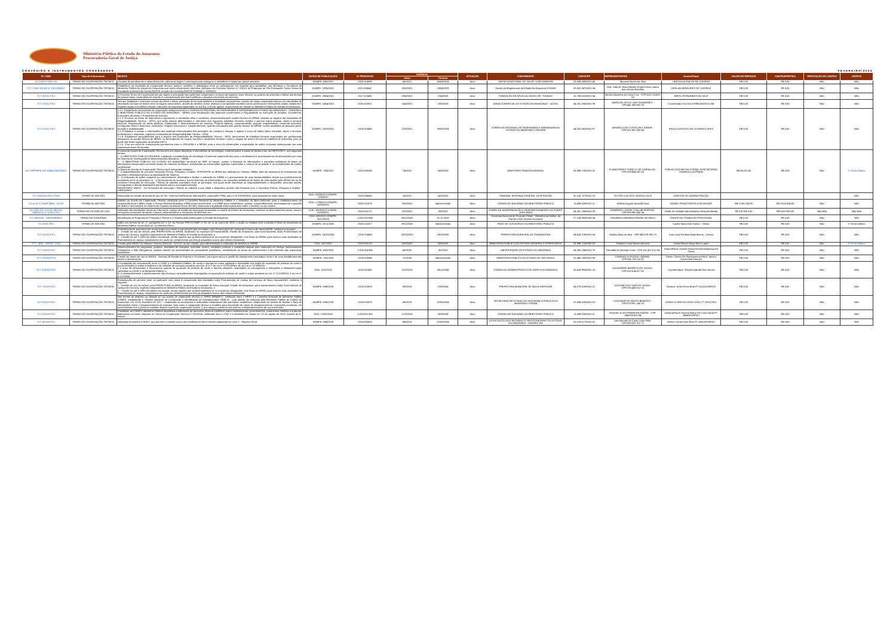Ministério Público do Estado do Amazonas
Procuradoria-Geral de Justiça
CONVÊNIOS E INSTRUMENTOS CONGÊNERES FEVEREIRO/2023
| Nº / ANO | Tipo de Instrumento | OBJETO | DATAS DE PUBLICAÇÃO | Nº PROCESSO | VIGÊNCIA | | SITUAÇÃO | CONVENENTE | CNPJ/CPF | REPRESENTANTES | Gestor/Fiscal | VALOR DO REPASSE | CONTRAPARTIDA | PRESTAÇÃO DE CONTAS | ADITIVO |
| --- | --- | --- | --- | --- | --- | --- | --- | --- | --- | --- | --- | --- | --- | --- | --- |
| | | | | | Início | Término | | | | | | | | | |
| ACT ANSS-MPE-AM | TERMO DE COOPERAÇÃO TÉCNICA | Garantia de atendimento e observância das coberturas legais e contratuais para assegurar a assistência à saúde por planos privados. | DOMPE: 4/05/2021 | 2020.014089 | 4/5/2021 | 26/04/2024 | Ativo | AGENCIA NACIONAL DE SAUDE SUPLEMENTAR | 03.589.068/0001-46 | Mauricio Nunes da Silva | LINCOLN ALENCAR DE QUEIROZ | R$ 0,00 | R$ 0,00 | Não | Não |
| TCT TJAM SOLAR Nº 2021/006557 | TERMO DE COOPERAÇÃO TÉCNICA | Estabelecer as condições de cooperação técnica, jurídica, científica e pedagógica entre as participantes, em especial para possibilitar aos Membros e Servidores do Ministério Público do estado do Amazonas que assim demonstrem interesse, participar do Processo Seletivo n.º 2021/1 do Programa de Pós-Graduação Stricto Sensu da Faculdade Autônoma de Direito FADISP, oriundo do Convênio FADISP-ESMAM n.º 009/2021. | DOMPE: 20/05/2021 | 2021.006547 | 20/5/2021 | 23/04/2023 | Ativo | Escola da Magistratura do Estado do Amazonas ESMAM | 03.522.387/0001-34 | Des. João de Jesus Abdala Simões Desa. Joana dos Santos Meirelles | DARLAN BENEVIDES DE QUEIROZ | R$ 0,00 | R$ 0,00 | Não | Não |
| TCT 3/2021 PGJ | TERMO DE COOPERAÇÃO TÉCNICA | O Presente Termo de Cooperação tem por objeto a articulação das ações dos cooperantes no intuito de propiciar maior eficácia na garantia da proteção e defesa dos direitos da pessoa idosa, especialmente visando à conscientização dos entes públicos e privados envolvidos no processo. | DOMPE: 29/04/2021 | 2017.013485 | 29/4/2021 | 13/4/2026 | Ativo | FUNDAÇÃO DE APOIO AO IDOSO DR. THOMAS | 15.798.622/0001-84 | Martha Moutinho da Costa Cruz - CPF:618.274.602-53 | MIRTIL FERNANDES DO VALE | R$ 0,00 | R$ 0,00 | Não | Não |
| TCT 2/2021 PGJ | TERMO DE COOPERAÇÃO TÉCNICA | Tem por finalidade o interesse comum da célere e eficaz prestação de serviços públicos à sociedade amazonense, através da mútua cooperação técnica no intercâmbio de informação da base de dados entre os órgaos convenentes, através do sistema on-line relativos a composição societária (atos constitutivos e alterações), dados cadastrais e registros legais e econômico-fiscais, referentes às empresas registradas na JUCEA, a fim de agilizar os processos em trâmite no Ministério Público do Estado do Amazonas. | DOMPE: 14/04/2021 | 2020.013921 | 14/4/2021 | 23/3/2026 | Ativo | JUNTA COMERCIAL DO ESTADO DO AMAZONAS - JUCEA. | 04.231.205/0001-39 | MARIA DE JESUS LINS GUIMARÃES - CPF:441.393.062-20 | Coordenador Do CAO-CRIMO/GAECO-AM | R$ 0,00 | R$ 0,00 | Não | Não |
| TCT 1/2021 PGJ | TERMO DE COOPERAÇÃO TÉCNICA | 1.1.1 -Estabelecer mecanismos de cooperação institucional entre o CONSELHO REGIONAL DE ENGENHARIA E AGRONOMIA DO ESTADO DO AMAZONAS - CREA/AM e o MINISTÉRIO PÚBLICO DO ESTADO DO AMAZONAS - MPAM, para fiscalização dos aspectos concernentes a Regularidade na execução de projetos; Orçamentos; Execuções de obras; e Prestações de serviços; 1.1.2. Envolver as áreas de engenharia e agronomia, e atividades afins e correlatas, desenvolvidas pelo quadro técnico do MPAM, visando ao registro das Anotações de Responsabilidade Técnica - ART's, que terão valores diferenciados e referentes aos seguintes trabalhos técnicos: Análise e parecer sobre projetos, obras e serviços técnicos; Fiscalização de obras públicas; Elaboração e desenvolvimento de estudos; Projetos básicos, compreendendo projetos arquitetônicos, memorial descritivo, cronograma físico e financeiro, orçamento; Projetos executivos e complementares, quando executados pelo quadro técnico do MPAM; Outras atividades de pequeno porte, duração e multiplicidade. 1.1.3.Viabilizar o acesso a informações dos sistemas informatizados dos partícipes, de maneira a integrar e agilizar a troca de dados sobre licitações, obras e serviços, profissionais e empresas, registros e Anotações de Responsabilidade Técnica - ARTs; 1.1.4. Estabelecer procedimentos para o registro das Anotações de Responsabilidade Técnica - ARTs, decorrentes de trabalhos técnicos executados por profissionais integrantes do quadro técnico do MPAM, no desempenho de cargos, funções e atividades técnicas e para o resgate de acervo técnico de trabalhos já realizados, para os quais não foram registradas as devidas ART´s. 1.1.5. Criar um canal de comunicação permanente entre o CREA/AM e o MPAM, para a troca de informações e proposição de ações conjuntas institucionais nas suas respectivas áreas de atuação. | DOMPE: 22/03/2021 | 2019.023498 | 22/3/2021 | 30/03/2024 | Ativo | CONSELHO REGIONAL DE ENGENHARIA E AGRONOMIA DO ESTADO DO AMAZONAS CREA/AM | 04.322.541/0001-97 | AFONSO LUIZ COSTA LINS JÚNIOR - CPF:321.561.382-49 | PAULO AUGUSTO DE OLIVEIRA LOPES | R$ 0,00 | R$ 0,00 | Não | Não |
| ACT MPF/MPE-AM SIMBA-26/03/2021 | TERMO DE COOPERAÇÃO TÉCNICA | O presente Acordo de Cooperação Técnica tem por objeto disciplinar o intercâmbio de tecnologias, conhecimentos e bases de dados entre os PARTÍCIPES, nos seguintes termos: I - O MINISTÉRIO PÚBLICO FEDERAL viabilizará a transferência de tecnologia e fornecerá suporte técnico para o recebimento e processamento de informações por meio do Sistema de Investigação de Movimentações Bancárias - SIMBA. II - O MINISTÉRIO PÚBLICO DO ESTADO DO AMAZONAS fornecerá ao MPF, se houver, acesso a sistemas de informações e extrações periódicas de bases de informações estruturadas contendo dados de interesse finalístico, ressalvadas as informações sigilosas submetidas a reserva de jurisdição e as consideradas de caráter confidencial. O Objeto do Acordo de Cooperação Técnica será executado mediante: I - A disponibilização de uso pela Secretaria Perícia, Pesquisa e Análise -SPPEA/PGR ao MPAM dos módulos do Sistema SIMBA, além de assessoria de treinamento dos usuários e assessoria técnica na implantação do Sistema; II - A realização de ações conjuntas ou concomitantes, destinadas a facilitar a utilização do SIMBA e o primoramento de suas funcionalidades, desde que preliminarmente acordadas entre os partícipes; III - O fornecimento de acesso a outros sistemas de informações e as extrações periódicas de bases de informações pelo MPAM dar-se-ão conforme Protocolos de execução / Planos de trabalho acordados entre os partícipes, nos quais serão expressas as responsabilidades e obrigações, descritas tarefas, cronogramas e demais disposições pertinentes para a sua implementação. PARÁGRAFO ÚNICO - Os Protocolos de execução / Planos de trabalho a que alude o dispositivo anterior são firmados com a Secretaria Perícia, Pesquisa e Análise -SPPEA/PGR. | DOMPE: 7/04/2021 | 2020.009196 | 7/4/2021 | 26/3/2026 | Ativo | MINISTÉRIO PÚBLICO FEDERAL | 26.989.715/0001-02 | ELIANA PERES TORELLY DE CARVALHO - CPF:238.564.591-20 | PÚBLIO CAIO BESSA CYRINO JOSÉ RICARDO SAMPAIO COUTINHO | R$ 89.222,40 | R$ 0,00 | Não | 1º Termo Aditivo |
| TCT 068/2020 PGJ-TRF4 | TERMO DE ADESÃO | Renovação da cessão do direito de uso do SEI, Sistema Eletrônico de Informações, criado pelo TRF4, para o CESSIONÁRIO, para utilização em base única. | DOU: 25/03/2021 DOMPE: 1/06/2021 | 2020.004685 | 1/6/2021 | 24/3/2026 | Ativo | TRIBUNAL REGIONAL FEDERAL DA 4ª REGIÃO | 92.518.737/0001-19 | VICTOR LUIZ DOS SANTOS LAUS | DIRETOR DE ADMINISTRAÇÃO | | | | Não |
| T.A ao ACT CNMP-MMA - SICAR | TERMO DE ADESÃO | Adesão ao Acordo de Cooperação Técnica celebrado entre o Conselho Nacional do Ministério Público e o Ministério do Meio Ambiente, para o estabelecimento da cooperação entre o MMA, tendo o Serviço Florestal Brasileiro (SFB) como interveniente, e o CNMP para transferência, acesso, compartilhamento, processamento e geração de dados e informações no Sistema de Cadastro Ambiental Rural (SICAR), observada a legislação federal pertinente sobre a matéria, no que couber. | DOU: 17/03/2021 DOMPE: 20/05/2021 | 2020.012679 | 20/5/2021 | Indeterminado | Ativo | CONSELHO NACIONAL DO MINISTÉRIO PÚBLICO | 11.439.520/0001-11 | Antônio augusto Bransão Aras | DANIEL PRAIA PORTELA DE AGUIAR | R$ 3.155.226,09 | R$ 2.518.354,50 | Não | Não |
| CESSÃO DE USO DE IMOVEL ONEROSA nº 1/2021 PGJ | TERMO DE CESSÃO DE USO | Utilização das instalações físicas do Tribunal de Justiça do Estado do Amazonas localizadas na capital do Estado do Amazonas, conforme as descrições dos locais, áreas e metragens constantes da tabela 1 abaixo, pelos Membros e Servidores do MPE/AM, em | DOE: 18/03/2021 DOMPE: 22/03/2021 | 2019.025171 | 22/3/2021 | 3/3/2023 | Ativo | FUNDO DE MODERNIZAÇÃO E REAPARELHAMENTO DO PODER JUDICIÁRIO | 04.301.769/0001-09 | DOMINGOS JORGE CHALUB PEREIRA - CPF:069.981.942-34 | Chefe Da Unidade Administrativa Descentralizada | R$ 0,00 R$ 0,00 | R$ 0,00 R$ 0,00 | Não Não | Não Não |
| CV 009/2020 - SNPG/MMFDH | TERMO DE CONVÊNIO | Manutenção do Programa de Proteção a Vítimas e a Testemunhas Ameaçadas no Estado do Amazonas | DOU: 6/01/2021 DOMPE: 30/12/2020 | 2.020.022.984 | 30/12/2020 | 31.12.2023 | Ativo | Secretaria Nacional de Proteção Global - Ministério da Mulher, da Família e dos Direitos Humanos | 27.136.980/0005-34 | EDUARDO MIRANDO FREIRE DE MELO | GRUPO DE TRABALHO PROVITA/AM | R$ 0,00 | R$ 0,00 | Não | Não |
| TA 1/2020 PGJ | TERMO DE ADESÃO | Aderir nos termos do art. 1º, parágrafos §1º e §2º da Portaria PRESI-CNMP nº 39, de 11 de março de 2020, o órgão ou entidade fará a adesão à Rede de Ouvidorias do Ministério Público na condição de: (x) Membro Pleno. | DOMPE: 19/11/2020 | 2020.010227 | 19/11/2020 | Indeterminado | Ativo | REDE DE OUVIDORIAS DO MINISTÉRIO PÚBLICO | | | Suzete Maria Dos Santos – Gestor | R$ 0,00 | R$ 0,00 | Não | 1º Termo Aditivo |
| TCT 5/2020 PGJ | TERMO DE COOPERAÇÃO TÉCNICA | Formalização de parceria entre os partícipes com vistas à manutenção das atividades na(s) Promotoria(s) de Justiça da Comarca de Itamarati/AM, mediante o seguinte: I - Cessão de uso de imóvel, pela PREFEITURA ao MPAM, localizado no município de Itamarati/AM, Estado do Amazonas, para funcionamento da(s) Promotoria(s) de Justiça da Comarca, órgão(s) integrante(s) do Ministério Público do Estado do Amazonas; e II - Cessão de até 3 (três) servidores municipais, sendo aqueles que preferencialmente já se encontrem designados, sem ônus ao MPAM, para exercer suas atividades na Promotoria(s) de Justiça, notadamente em razão do conhecimento por eles já adquiridos acerca das rotinas ministeriais. | DOMPE: 25/10/2020 | 2019.018468 | 25/10/2020 | 19/10/2025 | Ativo | PREFEITURA MUNICIPAL DE ITAMARATI/AM | 04.628.376/0001-04 | Antônio Maia da silva - CPF:345.979.992-72 | Caio Lúcio Fenelon Assis Barros – Gestor | R$ 0,00 | R$ 0,00 | Não | Não |
| TCT - MPE - MPDFT -2020 | TERMO DE COOPERAÇÃO TÉCNICA | Cessão pelo MPDFT do software Sistema Eleitoral - VOTUS, de sua criação, para administração e realização de eleições no MPAM. | DOU: 1/07/2020 | 2018.016176 | 25/5/2020 | 25/5/2025 | Ativo | MINISTÉRIO PÚBLICO DO DISTRITO FEDERAL E TERRITÓRIOS | 26.989.715/0002-93 | Fabiana Costa Oliveira Barreto | Gestor/Fiscal: Diego Alves Lopes | R$ 0,00 | R$ 0,00 | Não | 2º Termo Aditivo |
| TCT 1/2020 PGJ | TERMO DE COOPERAÇÃO TÉCNICA | Desenvolvimento de programas, projetos, atividades de pesquisa, extensão, ensino, atividades práticas e condições básicas para realização de Estágio Supervisionado (Obrigatório e Não Obrigatório), visando atender às necessidades da comunidade acadêmica, considerando as áreas de conhecimento e de interesse das respectivas instituições. | DOMPE: 4/02/2020 | 2.019.014.856 | 4/2/2020 | 3/2/2025 | Ativo | UNIVERSIDADE DO ESTADO DO AMAZONAS | 04.280.196/0001-76 | Cleinaldo de Almeida Costa - CPF:161.407.612-04 | Gestor/Fiscal: Anabel Vitória Pereira Mendonça De Souza | R$ 0,00 | R$ 0,00 | Não | Não |
| TCT 72/2019 PGJ | TERMO DE COOPERAÇÃO TÉCNICA | Cessão do direito de uso do INOVA - Sistema de Gestão de Projetos e Processes, para governança e gestão do planejamento estratégico local e de seus desdobramentos taticos e operacionais. | DOMPE: 7/01/2020 | 2019.018049 | 7/1/2020 | Indeterminado | Ativo | MINISTERIO PUBLICO DO ESTADO DE SAO PAULO | 01.468.760/0001-90 | GIANPAOLO POGGIO SMANIO - CPF:042.700.118-82 | Gestor: Diretor De Planejamento Fiscal: Iamara Cavalcante Antunes | R$ 0,00 | R$ 0,00 | Não | Não |
| TCT 22/2019 PGJ | TERMO DE COOPERAÇÃO TÉCNICA | I A ampliação da comunicação entre o CADE e o Ministério Público, de modo a imprimir-se maior agilidade e efetividade nas ações de repressão às práticas de cartel e outras infrações à ordem econômica e às relações de consumo previstas nos arts. 4º e 7º da Lei nº 8.137/1990 e 36, da Lei nº 12.529/2011; II A troca de informações e documentos quando da apuração de práticas de cartel e demais infrações, respeitadas as prerrogativas e atribuições e limitações legais cometidas ao CADE e ao Ministério Público; e III O desenvolvimento e aprimoramento das técnicas e procedimentos empregados na apuração de práticas de cartel e outras previstas na Lei nº 12.529/2011 e na Lei nº 8.137/1990. | DOU: 3/12/2019 | 2018.011550 | 3/12/2019 | 29/11/2024 | Ativo | CONSELHO ADMINISTRATIVO DE DEFESA ECONOMICA | 00.418.993/0001-16 | ALEXANDRE BARRETO DE SOUZA - CPF:015.514.627-02 | Coordenadora: Sheyla Andrade Dos Santos | R$ 0,00 | R$ 0,00 | Não | Não |
| TCT 7/2019 PGJ | TERMO DE COOPERAÇÃO TÉCNICA | Formalização de parceria entre os partícipes com vistas à manutenção das atividades na(s) Promotoria(s) de Justiça da Comarca de Novo Aripuanã/AM, mediante o seguinte: I - Cessão de uso de imóvel, pela PREFEITURA ao MPAM, localizado no município de Novo Aripuanã, Estado do Amazonas, para funcionamento da(s) Promotoria(s) de Justiça da Comarca, órgão(s) integrante(s) do Ministério Público do Estado do Amazonas; e II - Cessão de até 3 (três) servidores municipais, sendo aqueles que preferencialmente já se encontrem designados, sem ônus ao MPAM, para exercer suas atividades na Promotoria(s) de Justiça, notadamente em razão do conhecimento por eles já adquiridos acerca das rotinas ministeriais. | DOMPE: 5/08/2019 | 2019.013925 | 5/8/2019 | 2/08/2024 | Ativo | PREFEITURA MUNICIPAL DE NOVO ARIPUANÃ | 04.278.818/0001-21 | JOCIONE DOS SANTOS SOUZA - CPF:230.436.012-20 | Gestora: Jarla Ferraz Brito PT 2512/2019/PGJ | R$ 0,00 | R$ 0,00 | Não | Não |
| TCT 6/2019 PGJ | TERMO DE COOPERAÇÃO TÉCNICA | Nos termos do disposto na cláusula 4.2 do acordo de cooperação técnica n.º MPRJ 599400/17, celebrado entre o MPRJ e o Conselho Nacional do Ministério Público (CNMP), implantando o Sistema Nacional de Localização e Identificação de Desaparecidos SINALID - cuja adesão foi realizada pelo Ministério Público do Estado do Amazonas, em 13 de novembro de 2017 - respeitadas as autonomias e atribuições institucionais dos partícipes, estabelecer colaboração no sentido de facilitar o fluxo de informações sobre o desaparecimento de pessoas, bem como a cooperação técnica e científica para elucidação de casos de desaparecimento e situações correlatas, em conformidade com o plano de trabalho daquele acordo de cooperação (Anexo I), que integra o presente instrumento, independentemente de sua transcrição. | DOMPE: 5/06/2019 | 2019.010029 | 5/6/2019 | 31/05/2024 | Ativo | SECRETARIA DE ESTADO DE SEGURANÇA PÚBLICA DO AMAZONAS SSP/AM | 01.804.019/0001-53 | LOUISMAR DE MATOS BONATES - CPF:076.057.142-20 | SARAH CLARISSA CRUZ LEÃO, PT 3151/2022, | R$ 0,00 | R$ 0,00 | Não | Não |
| TCT 5/2019 PGJ | TERMO DE COOPERAÇÃO TÉCNICA | Possibilitar ao CNMP e Ministério Públicos Brasileiros,a solicitação de pareceres técnicos-científicos sobre medicamentos, procedimentos, tratamentos médicos e produtos, elaborados na forma, disposta no Termo de Cooperação Técnica nº 021/2016, celebrado entre o CNJ e o Ministério da Sáude em 23 de agosto de 2019, através do E-NatJus. | DOU: 21/03/2019 | 2.019.001.350 | 21/3/2019 | 18/3/2024 | Ativo | CONSELHO NACIONAL DO MINISTERIO PUBLICO | 11.439.520/0001-11 | RAQUEL ELIAS FERREIRA DODGE - CPF: 244.903.501-04 | Gestora/Fiscal: Silvana Nobre De Lima Cabral PT 2446/2019/PGJ | R$ 0,00 | R$ 0,00 | Não | Não |
| TCT 4/2019 PGJ | TERMO DE COOPERAÇÃO TÉCNICA | Utilização do sistema e-RIDFT, que permite a consulta acerca da existência de bens imóveis registrados no Livro 2 - Registro Geral | DOMPE: 9/04/2019 | 2018.005825 | 9/4/2019 | 12/03/2024 | Ativo | ASSOCIAÇÃO DOS NOTARIOS E REGISTRADORES DO ESTADO DO AMAZONAS - ANOREG-AM | 03.123.477/0001-52 | Jose Marcelo de Castro Lima Filho - CPF:563.022.312-72 | Gestor: Daniel Leite Brito PT 1861/2019/PGJ | R$ 0,00 | R$ 0,00 | Não | Não |